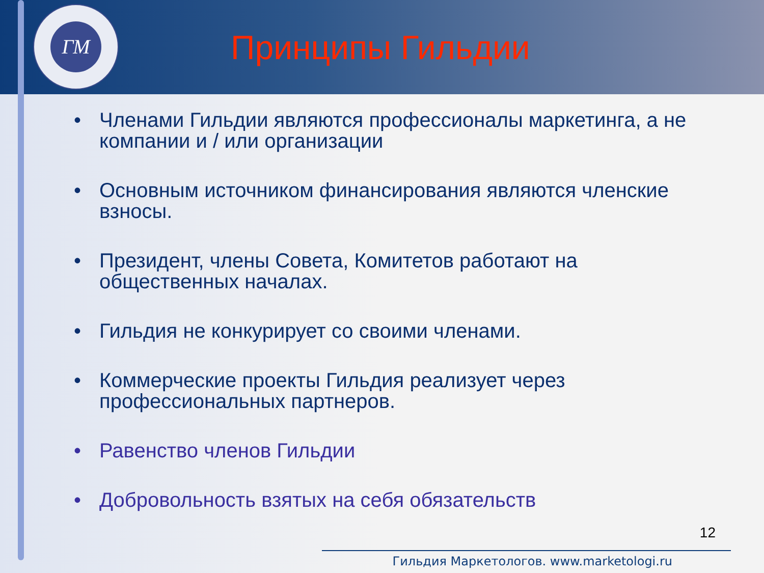ГМ
Принципы Гильдии
Членами Гильдии являются профессионалы маркетинга, а не компании и / или организации
Основным источником финансирования являются членские взносы.
Президент, члены Совета, Комитетов работают на общественных началах.
Гильдия не конкурирует со своими членами.
Коммерческие проекты Гильдия реализует через профессиональных партнеров.
Равенство членов Гильдии
Добровольность взятых на себя обязательств
12
Гильдия Маркетологов. www.marketologi.ru